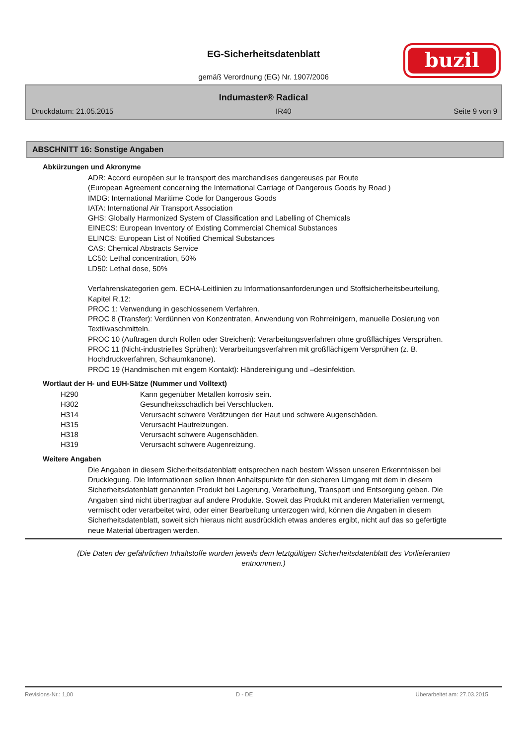EG-Sicherheitsdatenblatt
gemäß Verordnung (EG) Nr. 1907/2006
buzil
Indumaster® Radical
Druckdatum: 21.05.2015 IR40 Seite 9 von 9
ABSCHNITT 16: Sonstige Angaben
Abkürzungen und Akronyme
ADR: Accord européen sur le transport des marchandises dangereuses par Route
(European Agreement concerning the International Carriage of Dangerous Goods by Road )
IMDG: International Maritime Code for Dangerous Goods
IATA: International Air Transport Association
GHS: Globally Harmonized System of Classification and Labelling of Chemicals
EINECS: European Inventory of Existing Commercial Chemical Substances
ELINCS: European List of Notified Chemical Substances
CAS: Chemical Abstracts Service
LC50: Lethal concentration, 50%
LD50: Lethal dose, 50%
Verfahrenskategorien gem. ECHA-Leitlinien zu Informationsanforderungen und Stoffsicherheitsbeurteilung, Kapitel R.12:
PROC 1: Verwendung in geschlossenem Verfahren.
PROC 8 (Transfer): Verdünnen von Konzentraten, Anwendung von Rohrreinigern, manuelle Dosierung von Textilwaschmitteln.
PROC 10 (Auftragen durch Rollen oder Streichen): Verarbeitungsverfahren ohne großflächiges Versprühen.
PROC 11 (Nicht-industrielles Sprühen): Verarbeitungsverfahren mit großflächigem Versprühen (z. B. Hochdruckverfahren, Schaumkanone).
PROC 19 (Handmischen mit engem Kontakt): Händereinigung und –desinfektion.
Wortlaut der H- und EUH-Sätze (Nummer und Volltext)
| H290 | Kann gegenüber Metallen korrosiv sein. |
| H302 | Gesundheitsschädlich bei Verschlucken. |
| H314 | Verursacht schwere Verätzungen der Haut und schwere Augenschäden. |
| H315 | Verursacht Hautreizungen. |
| H318 | Verursacht schwere Augenschäden. |
| H319 | Verursacht schwere Augenreizung. |
Weitere Angaben
Die Angaben in diesem Sicherheitsdatenblatt entsprechen nach bestem Wissen unseren Erkenntnissen bei Drucklegung. Die Informationen sollen Ihnen Anhaltspunkte für den sicheren Umgang mit dem in diesem Sicherheitsdatenblatt genannten Produkt bei Lagerung, Verarbeitung, Transport und Entsorgung geben. Die Angaben sind nicht übertragbar auf andere Produkte. Soweit das Produkt mit anderen Materialien vermengt, vermischt oder verarbeitet wird, oder einer Bearbeitung unterzogen wird, können die Angaben in diesem Sicherheitsdatenblatt, soweit sich hieraus nicht ausdrücklich etwas anderes ergibt, nicht auf das so gefertigte neue Material übertragen werden.
(Die Daten der gefährlichen Inhaltstoffe wurden jeweils dem letztgültigen Sicherheitsdatenblatt des Vorlieferanten entnommen.)
Revisions-Nr.: 1,00 D - DE Überarbeitet am: 27.03.2015